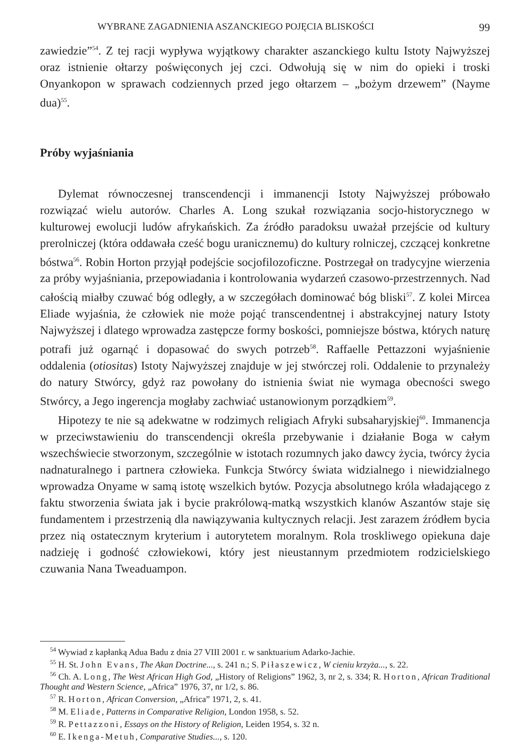WYBRANE ZAGADNIENIA ASZANCKIEGO POJĘCIA BLISKOŚCI 99
zawiedzie”<sup>54</sup>. Z tej racji wypływa wyjątkowy charakter aszanckiego kultu Istoty Najwyższej oraz istnienie ołtarzy poświęconych jej czci. Odwołują się w nim do opieki i troski Onyankopon w sprawach codziennych przed jego ołtarzem – „bożym drzewem” (Nayme dua)<sup>55</sup>.
Próby wyjaśniania
Dylemat równoczesnej transcendencji i immanencji Istoty Najwyższej próbowało rozwiązać wielu autorów. Charles A. Long szukał rozwiązania socjo-historycznego w kulturowej ewolucji ludów afrykańskich. Za źródło paradoksu uważał przejście od kultury prerolniczej (która oddawała cześć bogu uranicznemu) do kultury rolniczej, czczącej konkretne bóstwa<sup>56</sup>. Robin Horton przyjął podejście socjofilozoficzne. Postrzegał on tradycyjne wierzenia za próby wyjaśniania, przepowiadania i kontrolowania wydarzeń czasowo-przestrzennych. Nad całością miałby czuwać bóg odległy, a w szczegółach dominować bóg bliski<sup>57</sup>. Z kolei Mircea Eliade wyjaśnia, że człowiek nie może pojąć transcendentnej i abstrakcyjnej natury Istoty Najwyższej i dlatego wprowadza zastępcze formy boskości, pomniejsze bóstwa, których naturę potrafi już ogarnąć i dopasować do swych potrzeb<sup>58</sup>. Raffaelle Pettazzoni wyjaśnienie oddalenia (otiositas) Istoty Najwyższej znajduje w jej stwórczej roli. Oddalenie to przynależy do natury Stwórcy, gdyż raz powołany do istnienia świat nie wymaga obecności swego Stwórcy, a Jego ingerencja mogłaby zachwiać ustanowionym porządkiem<sup>59</sup>.
Hipotezy te nie są adekwatne w rodzimych religiach Afryki subsaharyjskiej<sup>60</sup>. Immanencja w przeciwstawieniu do transcendencji określa przebywanie i działanie Boga w całym wszechświecie stworzonym, szczególnie w istotach rozumnych jako dawcy życia, twórcy życia nadnaturalnego i partnera człowieka. Funkcja Stwórcy świata widzialnego i niewidzialnego wprowadza Onyame w samą istotę wszelkich bytów. Pozycja absolutnego króla władającego z faktu stworzenia świata jak i bycie prakrólową-matką wszystkich klanów Aszantów staje się fundamentem i przestrzenią dla nawiązywania kultycznych relacji. Jest zarazem źródłem bycia przez nią ostatecznym kryterium i autorytetem moralnym. Rola troskliwego opiekuna daje nadzieję i godność człowiekowi, który jest nieustannym przedmiotem rodzicielskiego czuwania Nana Tweaduampon.
<sup>54</sup> Wywiad z kapłanką Adua Badu z dnia 27 VIII 2001 r. w sanktuarium Adarko-Jachie.
<sup>55</sup> H. St. John Evans, The Akan Doctrine..., s. 241 n.; S. Piłaszewicz, W cieniu krzyża..., s. 22.
<sup>56</sup> Ch. A. Long, The West African High God, „History of Religions” 1962, 3, nr 2, s. 334; R. Horton, African Traditional Thought and Western Science, „Africa” 1976, 37, nr 1/2, s. 86.
<sup>57</sup> R. Horton, African Conversion, „Africa” 1971, 2, s. 41.
<sup>58</sup> M. Eliade, Patterns in Comparative Religion, London 1958, s. 52.
<sup>59</sup> R. Pettazzoni, Essays on the History of Religion, Leiden 1954, s. 32 n.
<sup>60</sup> E. Ikenga-Metuh, Comparative Studies..., s. 120.